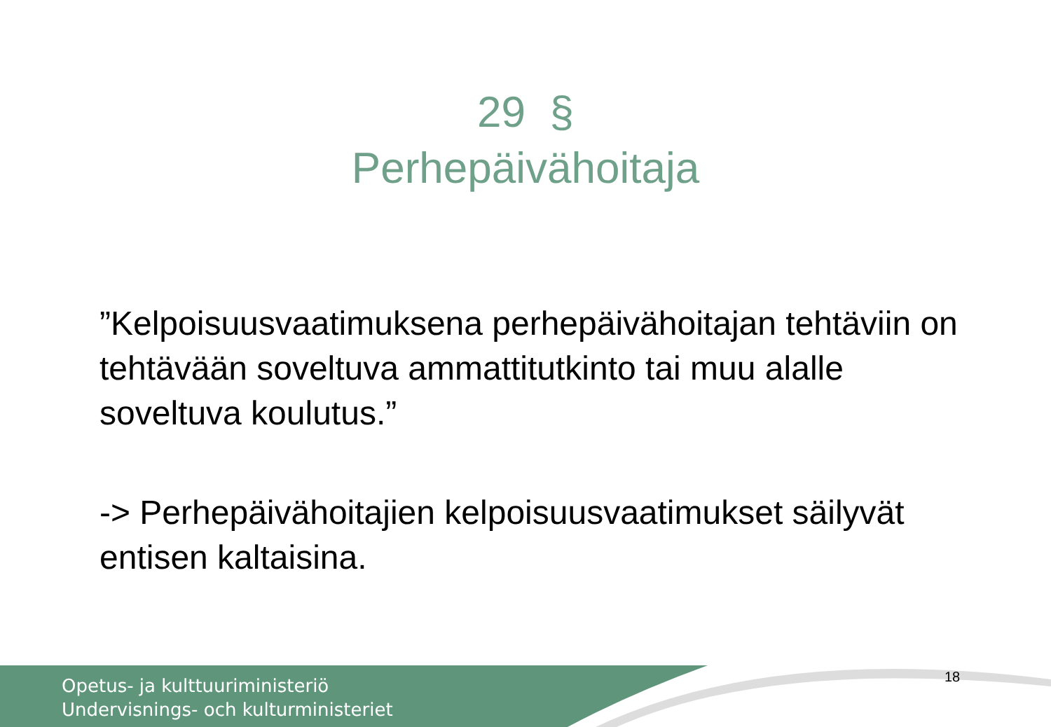29 §
Perhepäivähoitaja
”Kelpoisuusvaatimuksena perhepäivähoitajan tehtäviin on tehtävään soveltuva ammattitutkinto tai muu alalle soveltuva koulutus.”
-> Perhepäivähoitajien kelpoisuusvaatimukset säilyvät entisen kaltaisina.
Opetus- ja kulttuuriministeriö
Undervisnings- och kulturministeriet
18